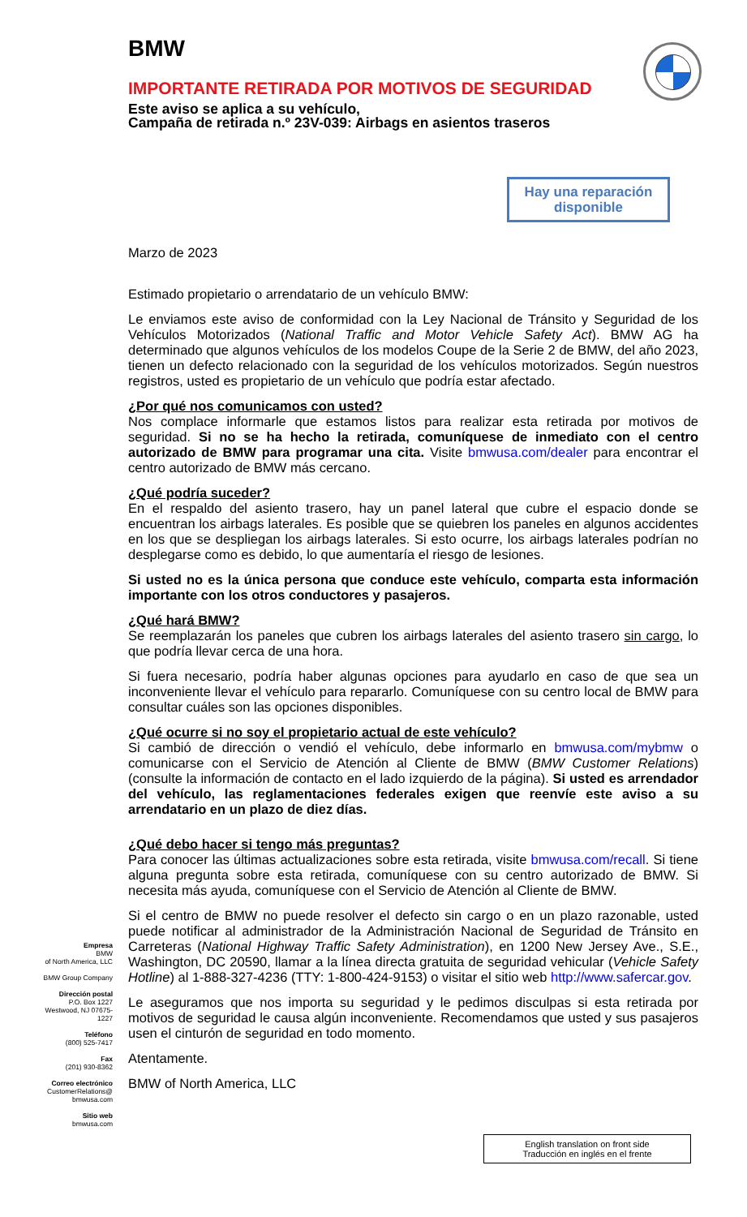BMW
IMPORTANTE RETIRADA POR MOTIVOS DE SEGURIDAD
Este aviso se aplica a su vehículo,
Campaña de retirada n.º 23V-039: Airbags en asientos traseros
Hay una reparación
disponible
Marzo de 2023
Estimado propietario o arrendatario de un vehículo BMW:
Le enviamos este aviso de conformidad con la Ley Nacional de Tránsito y Seguridad de los Vehículos Motorizados (National Traffic and Motor Vehicle Safety Act). BMW AG ha determinado que algunos vehículos de los modelos Coupe de la Serie 2 de BMW, del año 2023, tienen un defecto relacionado con la seguridad de los vehículos motorizados. Según nuestros registros, usted es propietario de un vehículo que podría estar afectado.
¿Por qué nos comunicamos con usted?
Nos complace informarle que estamos listos para realizar esta retirada por motivos de seguridad. Si no se ha hecho la retirada, comuníquese de inmediato con el centro autorizado de BMW para programar una cita. Visite bmwusa.com/dealer para encontrar el centro autorizado de BMW más cercano.
¿Qué podría suceder?
En el respaldo del asiento trasero, hay un panel lateral que cubre el espacio donde se encuentran los airbags laterales. Es posible que se quiebren los paneles en algunos accidentes en los que se despliegan los airbags laterales. Si esto ocurre, los airbags laterales podrían no desplegarse como es debido, lo que aumentaría el riesgo de lesiones.
Si usted no es la única persona que conduce este vehículo, comparta esta información importante con los otros conductores y pasajeros.
¿Qué hará BMW?
Se reemplazarán los paneles que cubren los airbags laterales del asiento trasero sin cargo, lo que podría llevar cerca de una hora.
Si fuera necesario, podría haber algunas opciones para ayudarlo en caso de que sea un inconveniente llevar el vehículo para repararlo. Comuníquese con su centro local de BMW para consultar cuáles son las opciones disponibles.
¿Qué ocurre si no soy el propietario actual de este vehículo?
Si cambió de dirección o vendió el vehículo, debe informarlo en bmwusa.com/mybmw o comunicarse con el Servicio de Atención al Cliente de BMW (BMW Customer Relations) (consulte la información de contacto en el lado izquierdo de la página). Si usted es arrendador del vehículo, las reglamentaciones federales exigen que reenvíe este aviso a su arrendatario en un plazo de diez días.
¿Qué debo hacer si tengo más preguntas?
Para conocer las últimas actualizaciones sobre esta retirada, visite bmwusa.com/recall. Si tiene alguna pregunta sobre esta retirada, comuníquese con su centro autorizado de BMW. Si necesita más ayuda, comuníquese con el Servicio de Atención al Cliente de BMW.
Si el centro de BMW no puede resolver el defecto sin cargo o en un plazo razonable, usted puede notificar al administrador de la Administración Nacional de Seguridad de Tránsito en Carreteras (National Highway Traffic Safety Administration), en 1200 New Jersey Ave., S.E., Washington, DC 20590, llamar a la línea directa gratuita de seguridad vehicular (Vehicle Safety Hotline) al 1-888-327-4236 (TTY: 1-800-424-9153) o visitar el sitio web http://www.safercar.gov.
Le aseguramos que nos importa su seguridad y le pedimos disculpas si esta retirada por motivos de seguridad le causa algún inconveniente. Recomendamos que usted y sus pasajeros usen el cinturón de seguridad en todo momento.
Atentamente.
BMW of North America, LLC
Empresa
BMW
of North America, LLC
BMW Group Company
Dirección postal
P.O. Box 1227
Westwood, NJ 07675-1227
Teléfono
(800) 525-7417
Fax
(201) 930-8362
Correo electrónico
CustomerRelations@
bmwusa.com
Sitio web
bmwusa.com
English translation on front side
Traducción en inglés en el frente